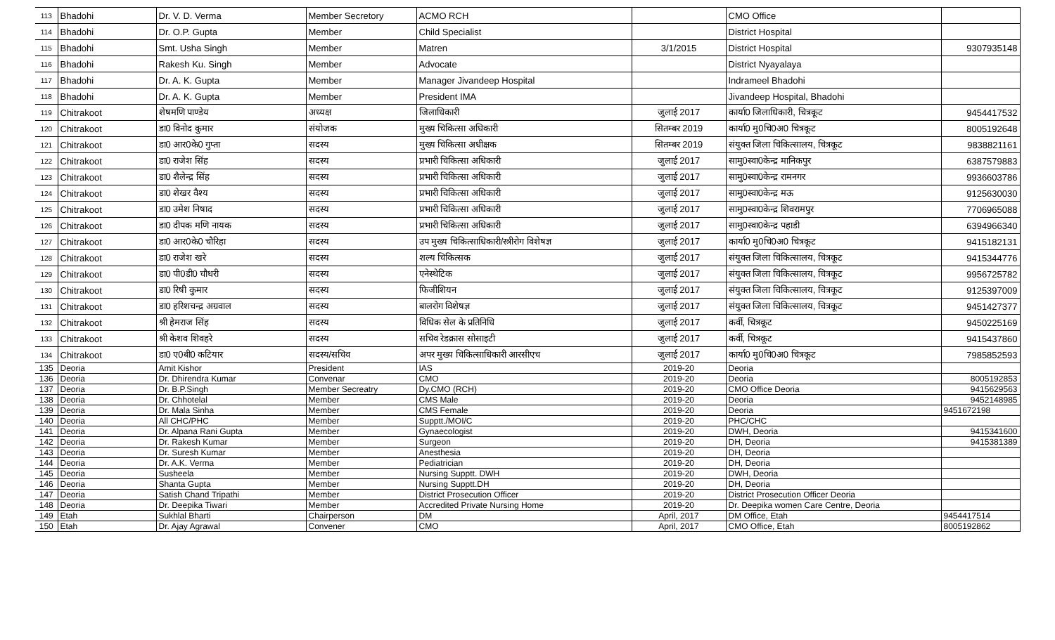| 113 | Bhadohi | Dr. V. D. Verma | Member Secretory | ACMO RCH | | CMO Office | |
| 114 | Bhadohi | Dr. O.P. Gupta | Member | Child Specialist | | District Hospital | |
| 115 | Bhadohi | Smt. Usha Singh | Member | Matren | 3/1/2015 | District Hospital | 9307935148 |
| 116 | Bhadohi | Rakesh Ku. Singh | Member | Advocate | | District Nyayalaya | |
| 117 | Bhadohi | Dr. A. K. Gupta | Member | Manager Jivandeep Hospital | | Indrameel Bhadohi | |
| 118 | Bhadohi | Dr. A. K. Gupta | Member | President IMA | | Jivandeep Hospital, Bhadohi | |
| 119 | Chitrakoot | शेषमणि पाण्डेय | अध्यक्ष | जिलाधिकारी | जुलाई 2017 | कार्या0 जिलाधिकारी, चित्रकूट | 9454417532 |
| 120 | Chitrakoot | डा0 विनोद कुमार | संयोजक | मुख्य चिकित्सा अधिकारी | सितम्बर 2019 | कार्या0 मु0चि0अ0 चित्रकूट | 8005192648 |
| 121 | Chitrakoot | डा0 आर0के0 गुप्ता | सदस्य | मुख्य चिकित्सा अधीक्षक | सितम्बर 2019 | संयुक्त जिला चिकित्सालय, चित्रकूट | 9838821161 |
| 122 | Chitrakoot | डा0 राजेश सिंह | सदस्य | प्रभारी चिकित्सा अधिकारी | जुलाई 2017 | सामु0स्वा0केन्द्र मानिकपुर | 6387579883 |
| 123 | Chitrakoot | डा0 शैलेन्द्र सिंह | सदस्य | प्रभारी चिकित्सा अधिकारी | जुलाई 2017 | सामु0स्वा0केन्द्र रामनगर | 9936603786 |
| 124 | Chitrakoot | डा0 शेखर वैश्य | सदस्य | प्रभारी चिकित्सा अधिकारी | जुलाई 2017 | सामु0स्वा0केन्द्र मऊ | 9125630030 |
| 125 | Chitrakoot | डा0 उमेश निषाद | सदस्य | प्रभारी चिकित्सा अधिकारी | जुलाई 2017 | सामु0स्वा0केन्द्र शिवरामपुर | 7706965088 |
| 126 | Chitrakoot | डा0 दीपक मणि नायक | सदस्य | प्रभारी चिकित्सा अधिकारी | जुलाई 2017 | सामु0स्वा0केन्द्र पहाडी | 6394966340 |
| 127 | Chitrakoot | डा0 आर0के0 चौरिहा | सदस्य | उप मुख्य चिकित्साधिकारी/स्त्रीरोग विशेषज्ञ | जुलाई 2017 | कार्या0 मु0चि0अ0 चित्रकूट | 9415182131 |
| 128 | Chitrakoot | डा0 राजेश खरे | सदस्य | शल्य चिकित्सक | जुलाई 2017 | संयुक्त जिला चिकित्सालय, चित्रकूट | 9415344776 |
| 129 | Chitrakoot | डा0 पी0डी0 चौधरी | सदस्य | एनेस्थेटिक | जुलाई 2017 | संयुक्त जिला चिकित्सालय, चित्रकूट | 9956725782 |
| 130 | Chitrakoot | डा0 रिषी कुमार | सदस्य | फिजीशियन | जुलाई 2017 | संयुक्त जिला चिकित्सालय, चित्रकूट | 9125397009 |
| 131 | Chitrakoot | डा0 हरिशचन्द्र अग्रवाल | सदस्य | बालरोग विशेषज्ञ | जुलाई 2017 | संयुक्त जिला चिकित्सालय, चित्रकूट | 9451427377 |
| 132 | Chitrakoot | श्री हेमराज सिंह | सदस्य | विधिक सेल के प्रतिनिधि | जुलाई 2017 | कर्वी, चित्रकूट | 9450225169 |
| 133 | Chitrakoot | श्री केशव शिवहरे | सदस्य | सचिव रेडक्रास सोसाइटी | जुलाई 2017 | कर्वी, चित्रकूट | 9415437860 |
| 134 | Chitrakoot | डा0 ए0बी0 कटियार | सदस्य/सचिव | अपर मुख्य चिकित्साधिकारी आरसीएच | जुलाई 2017 | कार्या0 मु0चि0अ0 चित्रकूट | 7985852593 |
| 135 | Deoria | Amit Kishor | President | IAS | 2019-20 | Deoria | |
| 136 | Deoria | Dr. Dhirendra Kumar | Convenar | CMO | 2019-20 | Deoria | 8005192853 |
| 137 | Deoria | Dr. B.P.Singh | Member Secreatry | Dy.CMO (RCH) | 2019-20 | CMO Office Deoria | 9415629563 |
| 138 | Deoria | Dr. Chhotelal | Member | CMS Male | 2019-20 | Deoria | 9452148985 |
| 139 | Deoria | Dr. Mala Sinha | Member | CMS Female | 2019-20 | Deoria | 9451672198 |
| 140 | Deoria | All CHC/PHC | Member | Supptt./MOI/C | 2019-20 | PHC/CHC | |
| 141 | Deoria | Dr. Alpana Rani Gupta | Member | Gynaecologist | 2019-20 | DWH, Deoria | 9415341600 |
| 142 | Deoria | Dr. Rakesh Kumar | Member | Surgeon | 2019-20 | DH, Deoria | 9415381389 |
| 143 | Deoria | Dr. Suresh Kumar | Member | Anesthesia | 2019-20 | DH, Deoria | |
| 144 | Deoria | Dr. A.K. Verma | Member | Pediatrician | 2019-20 | DH, Deoria | |
| 145 | Deoria | Susheela | Member | Nursing Supptt. DWH | 2019-20 | DWH, Deoria | |
| 146 | Deoria | Shanta Gupta | Member | Nursing Supptt.DH | 2019-20 | DH, Deoria | |
| 147 | Deoria | Satish Chand Tripathi | Member | District Prosecution Officer | 2019-20 | District Prosecution Officer Deoria | |
| 148 | Deoria | Dr. Deepika Tiwari | Member | Accredited Private Nursing Home | 2019-20 | Dr. Deepika women Care Centre, Deoria | |
| 149 | Etah | Sukhlal Bharti | Chairperson | DM | April, 2017 | DM Office, Etah | 9454417514 |
| 150 | Etah | Dr. Ajay Agrawal | Convener | CMO | April, 2017 | CMO Office, Etah | 8005192862 |